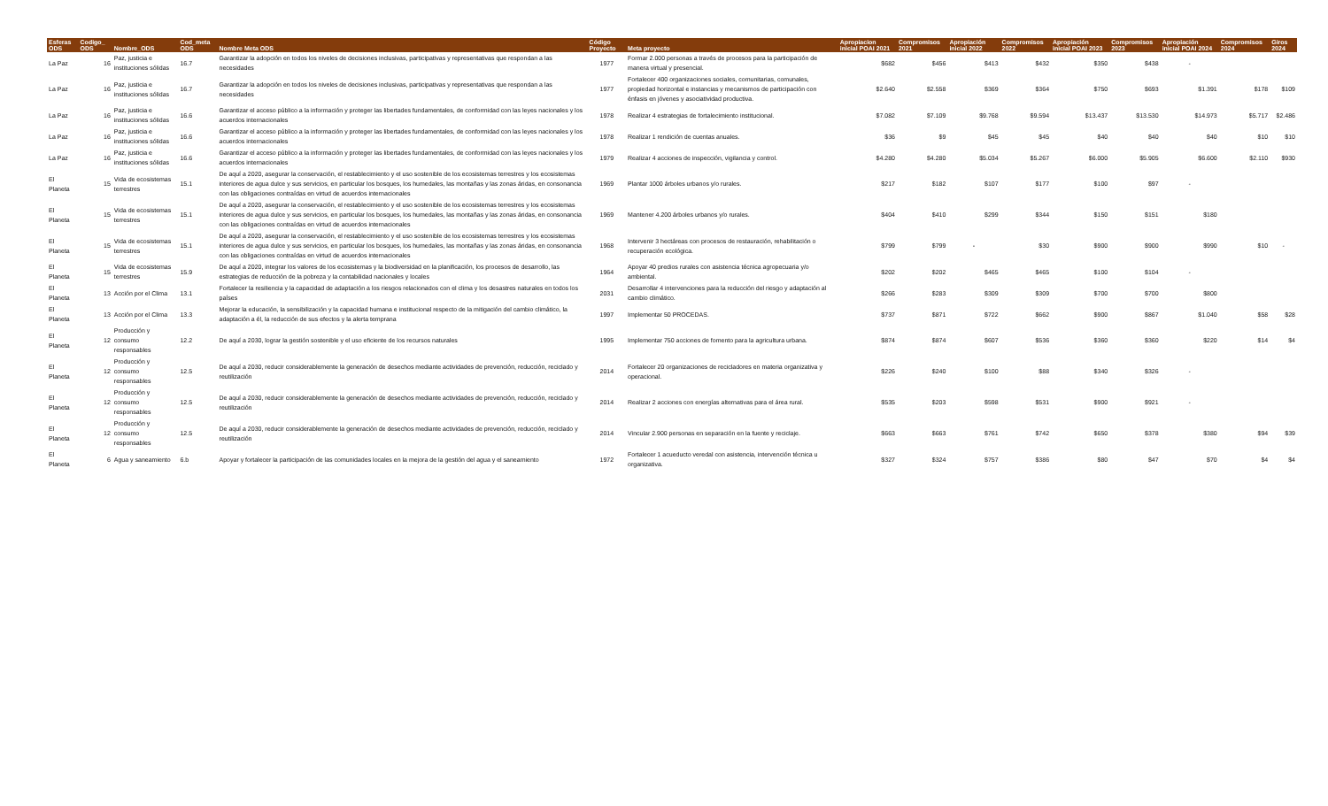| Esferas ODS | Codigo_ ODS | Nombre_ODS | Cod_meta ODS | Nombre Meta ODS | Código Proyecto | Meta proyecto | Apropiacion inicial POAI 2021 | Compromisos 2021 | Apropiación inicial 2022 | Compromisos 2022 | Apropiación inicial POAI 2023 | Compromisos 2023 | Apropiación inicial POAI 2024 | Compromisos 2024 | Giros 2024 |
| --- | --- | --- | --- | --- | --- | --- | --- | --- | --- | --- | --- | --- | --- | --- | --- |
| La Paz | 16 | Paz, justicia e instituciones sólidas | 16.7 | Garantizar la adopción en todos los niveles de decisiones inclusivas, participativas y representativas que respondan a las necesidades | 1977 | Formar 2.000 personas a través de procesos para la participación de manera virtual y presencial. | $682 | $456 | $413 | $432 | $350 | $438 | - | | |
| La Paz | 16 | Paz, justicia e instituciones sólidas | 16.7 | Garantizar la adopción en todos los niveles de decisiones inclusivas, participativas y representativas que respondan a las necesidades | 1977 | Fortalecer 400 organizaciones sociales, comunitarias, comunales, propiedad horizontal e instancias y mecanismos de participación con énfasis en jóvenes y asociatividad productiva. | $2.640 | $2.558 | $369 | $364 | $750 | $693 | $1.391 | $178 | $109 |
| La Paz | 16 | Paz, justicia e instituciones sólidas | 16.6 | Garantizar el acceso público a la información y proteger las libertades fundamentales, de conformidad con las leyes nacionales y los acuerdos internacionales | 1978 | Realizar 4 estrategias de fortalecimiento institucional. | $7.082 | $7.109 | $9.768 | $9.594 | $13.437 | $13.530 | $14.973 | $5.717 | $2.486 |
| La Paz | 16 | Paz, justicia e instituciones sólidas | 16.6 | Garantizar el acceso público a la información y proteger las libertades fundamentales, de conformidad con las leyes nacionales y los acuerdos internacionales | 1978 | Realizar 1 rendición de cuentas anuales. | $36 | $9 | $45 | $45 | $40 | $40 | $40 | $10 | $10 |
| La Paz | 16 | Paz, justicia e instituciones sólidas | 16.6 | Garantizar el acceso público a la información y proteger las libertades fundamentales, de conformidad con las leyes nacionales y los acuerdos internacionales | 1979 | Realizar 4 acciones de inspección, vigilancia y control. | $4.280 | $4.280 | $5.034 | $5.267 | $6.000 | $5.905 | $6.600 | $2.110 | $930 |
| El Planeta | 15 | Vida de ecosistemas terrestres | 15.1 | De aquí a 2020, asegurar la conservación, el restablecimiento y el uso sostenible de los ecosistemas terrestres y los ecosistemas interiores de agua dulce y sus servicios, en particular los bosques, los humedales, las montañas y las zonas áridas, en consonancia con las obligaciones contraídas en virtud de acuerdos internacionales | 1969 | Plantar 1000 árboles urbanos y/o rurales. | $217 | $182 | $107 | $177 | $100 | $97 | - | | |
| El Planeta | 15 | Vida de ecosistemas terrestres | 15.1 | De aquí a 2020, asegurar la conservación, el restablecimiento y el uso sostenible de los ecosistemas terrestres y los ecosistemas interiores de agua dulce y sus servicios, en particular los bosques, los humedales, las montañas y las zonas áridas, en consonancia con las obligaciones contraídas en virtud de acuerdos internacionales | 1969 | Mantener 4.200 árboles urbanos y/o rurales. | $404 | $410 | $299 | $344 | $150 | $151 | $180 | | |
| El Planeta | 15 | Vida de ecosistemas terrestres | 15.1 | De aquí a 2020, asegurar la conservación, el restablecimiento y el uso sostenible de los ecosistemas terrestres y los ecosistemas interiores de agua dulce y sus servicios, en particular los bosques, los humedales, las montañas y las zonas áridas, en consonancia con las obligaciones contraídas en virtud de acuerdos internacionales | 1968 | Intervenir 3 hectáreas con procesos de restauración, rehabilitación o recuperación ecológica. | $799 | $799 | - | $30 | $900 | $900 | $990 | $10 | - |
| El Planeta | 15 | Vida de ecosistemas terrestres | 15.9 | De aquí a 2020, integrar los valores de los ecosistemas y la biodiversidad en la planificación, los procesos de desarrollo, las estrategias de reducción de la pobreza y la contabilidad nacionales y locales | 1964 | Apoyar 40 predios rurales con asistencia técnica agropecuaria y/o ambiental. | $202 | $202 | $465 | $465 | $100 | $104 | - | | |
| El Planeta | 13 | Acción por el Clima | 13.1 | Fortalecer la resiliencia y la capacidad de adaptación a los riesgos relacionados con el clima y los desastres naturales en todos los países | 2031 | Desarrollar 4 intervenciones para la reducción del riesgo y adaptación al cambio climático. | $266 | $283 | $309 | $309 | $700 | $700 | $800 | | |
| El Planeta | 13 | Acción por el Clima | 13.3 | Mejorar la educación, la sensibilización y la capacidad humana e institucional respecto de la mitigación del cambio climático, la adaptación a él, la reducción de sus efectos y la alerta temprana | 1997 | Implementar 50 PROCEDAS. | $737 | $871 | $722 | $662 | $900 | $867 | $1.040 | $58 | $28 |
| El Planeta | 12 | Producción y consumo responsables | 12.2 | De aquí a 2030, lograr la gestión sostenible y el uso eficiente de los recursos naturales | 1995 | Implementar 750 acciones de fomento para la agricultura urbana. | $874 | $874 | $607 | $536 | $360 | $360 | $220 | $14 | $4 |
| El Planeta | 12 | Producción y consumo responsables | 12.5 | De aquí a 2030, reducir considerablemente la generación de desechos mediante actividades de prevención, reducción, reciclado y reutilización | 2014 | Fortalecer 20 organizaciones de recicladores en materia organizativa y operacional. | $226 | $240 | $100 | $88 | $340 | $326 | - | | |
| El Planeta | 12 | Producción y consumo responsables | 12.5 | De aquí a 2030, reducir considerablemente la generación de desechos mediante actividades de prevención, reducción, reciclado y reutilización | 2014 | Realizar 2 acciones con energías alternativas para el área rural. | $535 | $203 | $598 | $531 | $900 | $921 | - | | |
| El Planeta | 12 | Producción y consumo responsables | 12.5 | De aquí a 2030, reducir considerablemente la generación de desechos mediante actividades de prevención, reducción, reciclado y reutilización | 2014 | Vincular 2.900 personas en separación en la fuente y reciclaje. | $663 | $663 | $761 | $742 | $650 | $378 | $380 | $94 | $39 |
| El Planeta | 6 | Agua y saneamiento | 6.b | Apoyar y fortalecer la participación de las comunidades locales en la mejora de la gestión del agua y el saneamiento | 1972 | Fortalecer 1 acueducto veredal con asistencia, intervención técnica u organizativa. | $327 | $324 | $757 | $386 | $80 | $47 | $70 | $4 | $4 |